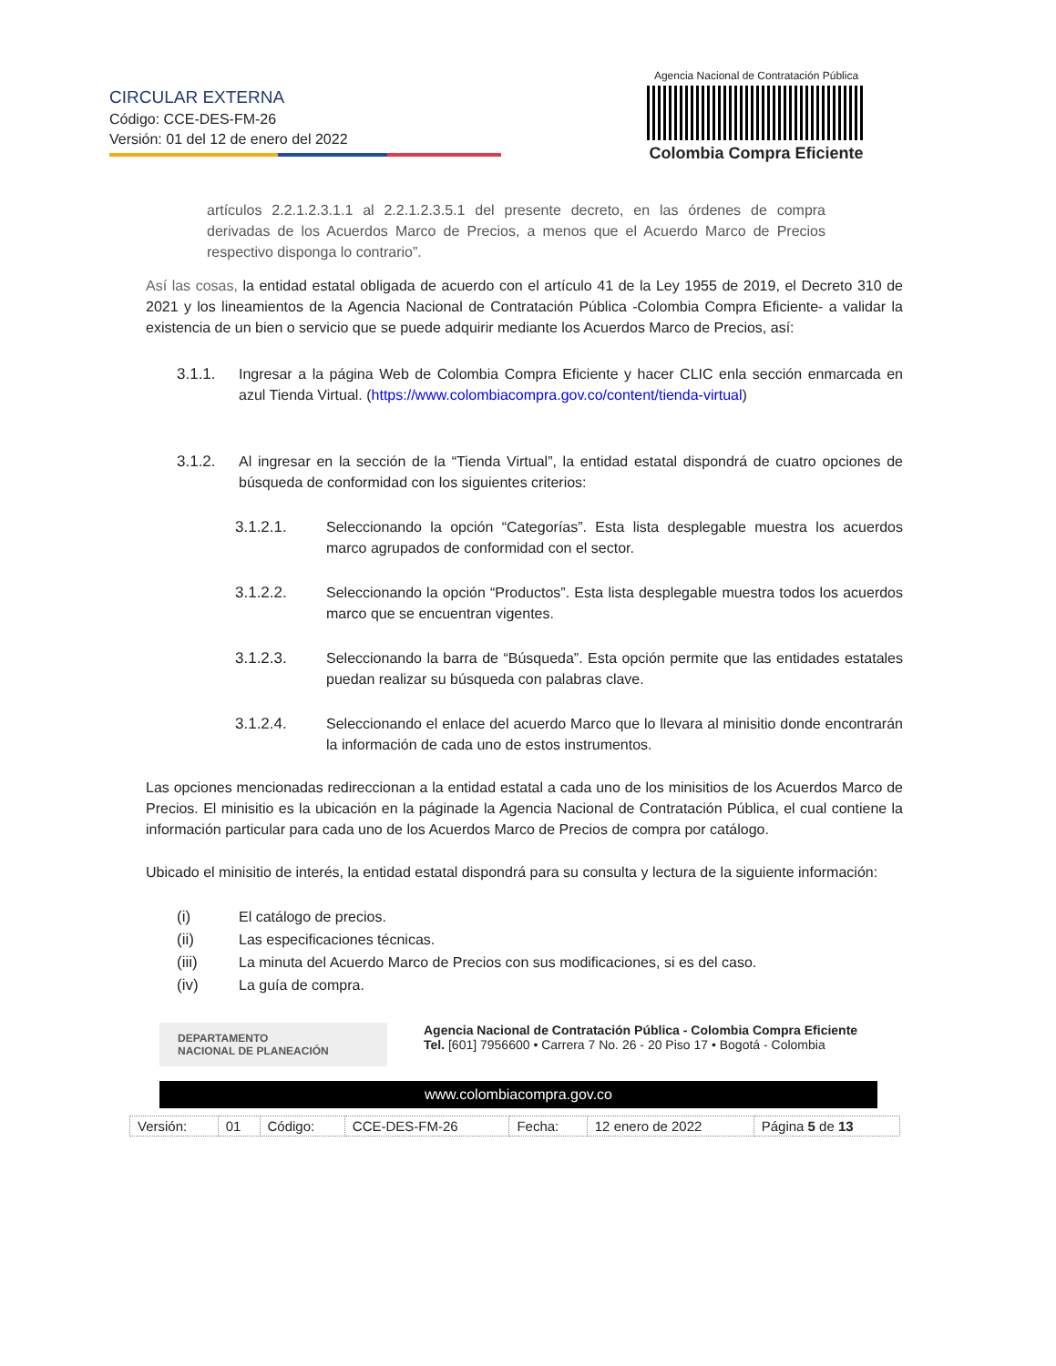CIRCULAR EXTERNA
Código: CCE-DES-FM-26
Versión: 01 del 12 de enero del 2022
Agencia Nacional de Contratación Pública
Colombia Compra Eficiente
artículos 2.2.1.2.3.1.1 al 2.2.1.2.3.5.1 del presente decreto, en las órdenes de compra derivadas de los Acuerdos Marco de Precios, a menos que el Acuerdo Marco de Precios respectivo disponga lo contrario”.
Así las cosas, la entidad estatal obligada de acuerdo con el artículo 41 de la Ley 1955 de 2019, el Decreto 310 de 2021 y los lineamientos de la Agencia Nacional de Contratación Pública -Colombia Compra Eficiente- a validar la existencia de un bien o servicio que se puede adquirir mediante los Acuerdos Marco de Precios, así:
3.1.1. Ingresar a la página Web de Colombia Compra Eficiente y hacer CLIC enla sección enmarcada en azul Tienda Virtual. (https://www.colombiacompra.gov.co/content/tienda-virtual)
3.1.2. Al ingresar en la sección de la “Tienda Virtual”, la entidad estatal dispondrá de cuatro opciones de búsqueda de conformidad con los siguientes criterios:
3.1.2.1. Seleccionando la opción “Categorías”. Esta lista desplegable muestra los acuerdos marco agrupados de conformidad con el sector.
3.1.2.2. Seleccionando la opción “Productos”. Esta lista desplegable muestra todos los acuerdos marco que se encuentran vigentes.
3.1.2.3. Seleccionando la barra de “Búsqueda”. Esta opción permite que las entidades estatales puedan realizar su búsqueda con palabras clave.
3.1.2.4. Seleccionando el enlace del acuerdo Marco que lo llevara al minisitio donde encontrarán la información de cada uno de estos instrumentos.
Las opciones mencionadas redireccionan a la entidad estatal a cada uno de los minisitios de los Acuerdos Marco de Precios. El minisitio es la ubicación en la páginade la Agencia Nacional de Contratación Pública, el cual contiene la información particular para cada uno de los Acuerdos Marco de Precios de compra por catálogo.
Ubicado el minisitio de interés, la entidad estatal dispondrá para su consulta y lectura de la siguiente información:
(i) El catálogo de precios.
(ii) Las especificaciones técnicas.
(iii) La minuta del Acuerdo Marco de Precios con sus modificaciones, si es del caso.
(iv) La guía de compra.
DEPARTAMENTO
NACIONAL DE PLANEACIÓN
Agencia Nacional de Contratación Pública - Colombia Compra Eficiente
Tel. [601] 7956600 • Carrera 7 No. 26 - 20 Piso 17 • Bogotá - Colombia
www.colombiacompra.gov.co
| Versión: | 01 | Código: | CCE-DES-FM-26 | Fecha: | 12 enero de 2022 | Página 5 de 13 |